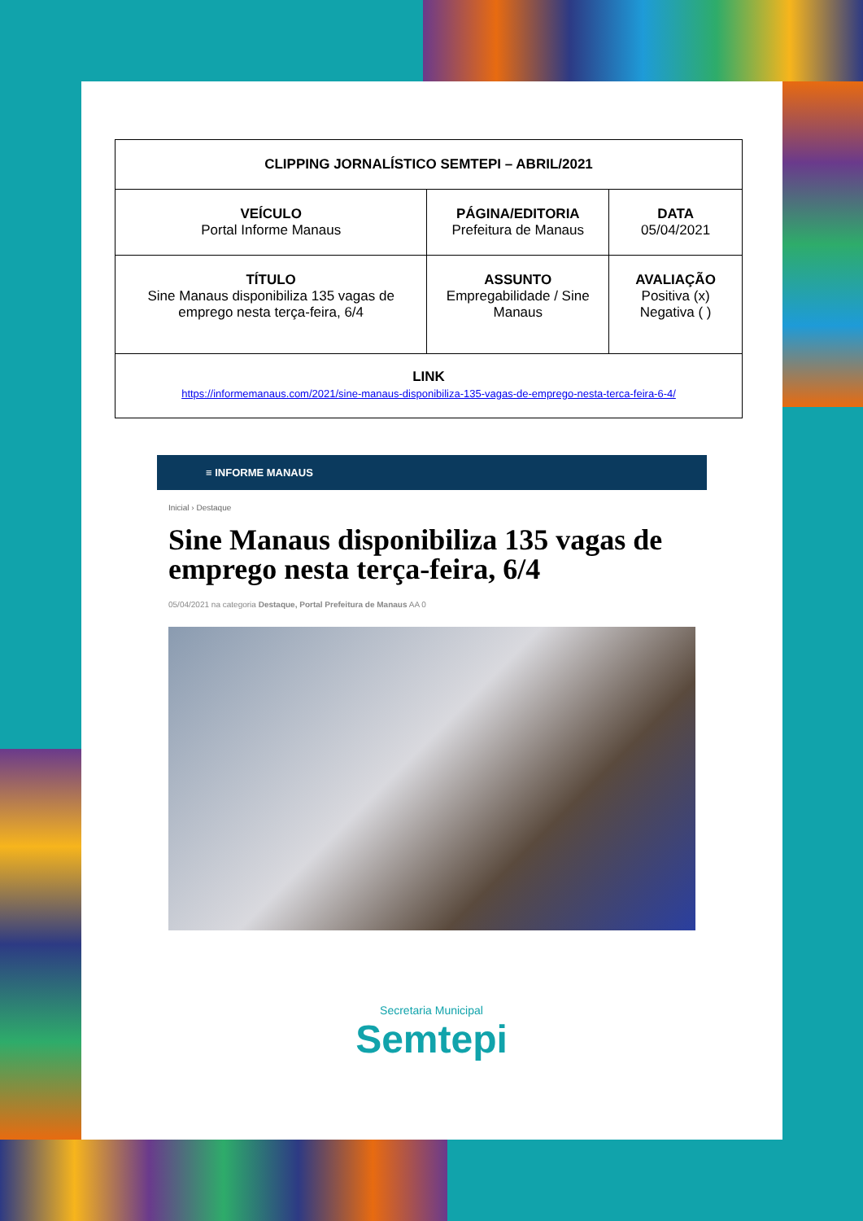| CLIPPING JORNALÍSTICO SEMTEPI – ABRIL/2021 | | |
| --- | --- | --- |
| VEÍCULO Portal Informe Manaus | PÁGINA/EDITORIA Prefeitura de Manaus | DATA 05/04/2021 |
| TÍTULO Sine Manaus disponibiliza 135 vagas de emprego nesta terça-feira, 6/4 | ASSUNTO Empregabilidade / Sine Manaus | AVALIAÇÃO Positiva (x) Negativa ( ) |
| LINK https://informemanaus.com/2021/sine-manaus-disponibiliza-135-vagas-de-emprego-nesta-terca-feira-6-4/ | | |
≡ INFORME MANAUS
Inicial › Destaque
Sine Manaus disponibiliza 135 vagas de emprego nesta terça-feira, 6/4
05/04/2021 na categoria Destaque, Portal Prefeitura de Manaus AA 0
Secretaria Municipal
Semtepi